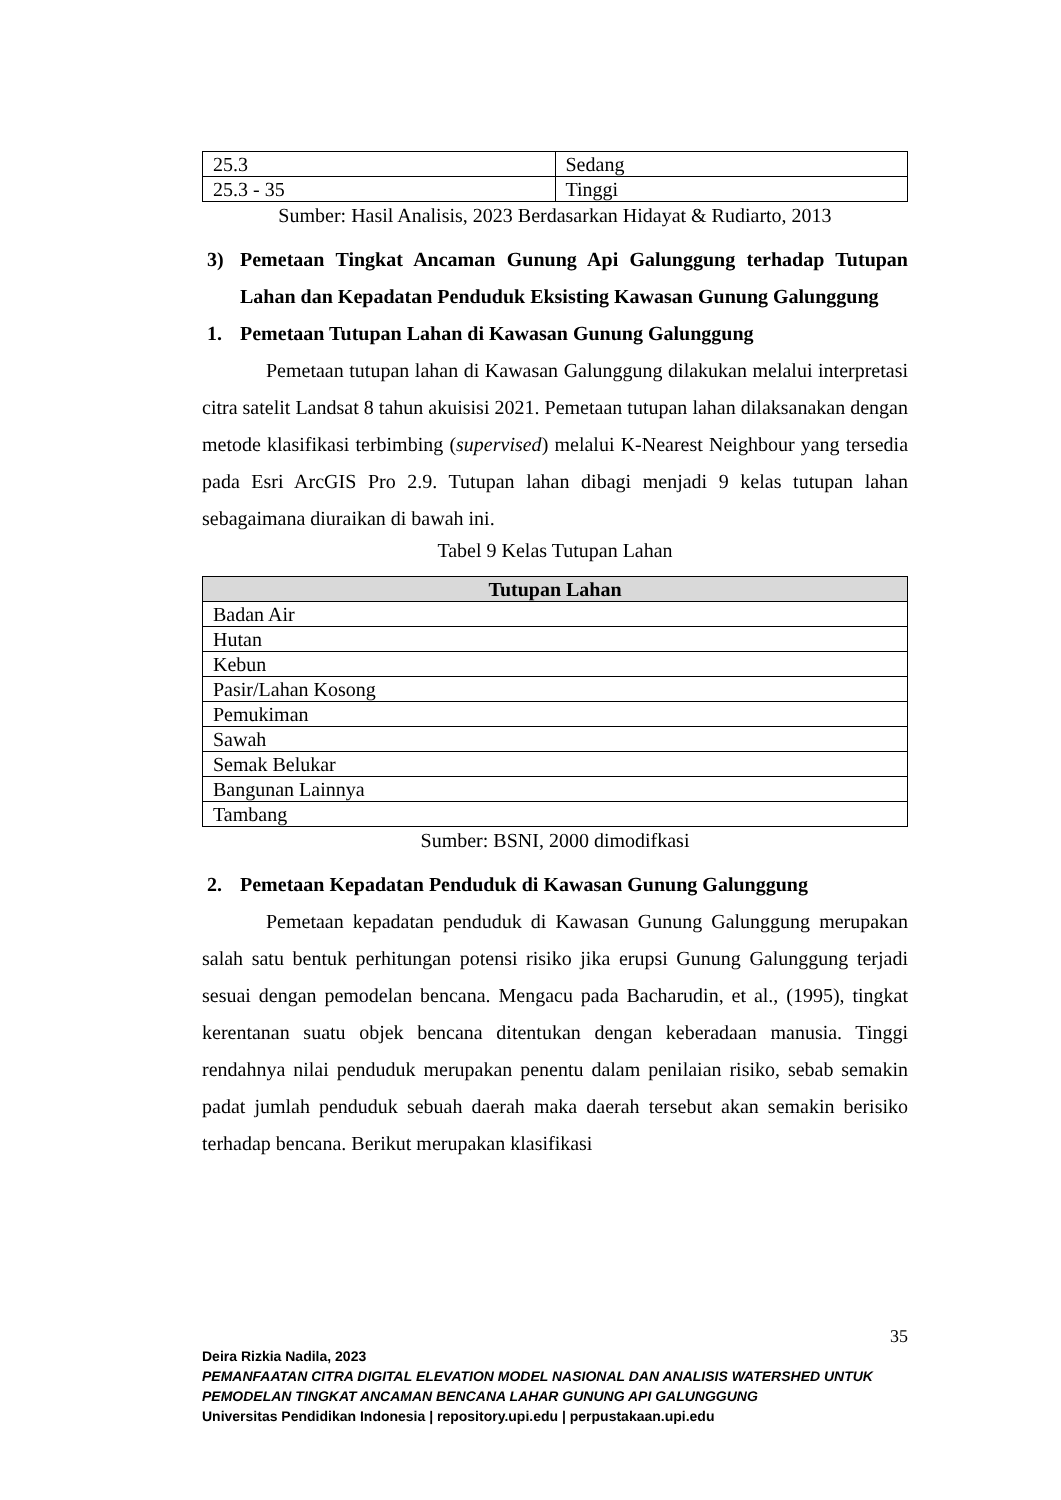| 25.3 | Sedang |
| 25.3 - 35 | Tinggi |
Sumber: Hasil Analisis, 2023 Berdasarkan Hidayat & Rudiarto, 2013
3) Pemetaan Tingkat Ancaman Gunung Api Galunggung terhadap Tutupan Lahan dan Kepadatan Penduduk Eksisting Kawasan Gunung Galunggung
1. Pemetaan Tutupan Lahan di Kawasan Gunung Galunggung
Pemetaan tutupan lahan di Kawasan Galunggung dilakukan melalui interpretasi citra satelit Landsat 8 tahun akuisisi 2021. Pemetaan tutupan lahan dilaksanakan dengan metode klasifikasi terbimbing (supervised) melalui K-Nearest Neighbour yang tersedia pada Esri ArcGIS Pro 2.9. Tutupan lahan dibagi menjadi 9 kelas tutupan lahan sebagaimana diuraikan di bawah ini.
Tabel 9 Kelas Tutupan Lahan
| Tutupan Lahan |
| --- |
| Badan Air |
| Hutan |
| Kebun |
| Pasir/Lahan Kosong |
| Pemukiman |
| Sawah |
| Semak Belukar |
| Bangunan Lainnya |
| Tambang |
Sumber: BSNI, 2000 dimodifkasi
2. Pemetaan Kepadatan Penduduk di Kawasan Gunung Galunggung
Pemetaan kepadatan penduduk di Kawasan Gunung Galunggung merupakan salah satu bentuk perhitungan potensi risiko jika erupsi Gunung Galunggung terjadi sesuai dengan pemodelan bencana. Mengacu pada Bacharudin, et al., (1995), tingkat kerentanan suatu objek bencana ditentukan dengan keberadaan manusia. Tinggi rendahnya nilai penduduk merupakan penentu dalam penilaian risiko, sebab semakin padat jumlah penduduk sebuah daerah maka daerah tersebut akan semakin berisiko terhadap bencana. Berikut merupakan klasifikasi
35
Deira Rizkia Nadila, 2023
PEMANFAATAN CITRA DIGITAL ELEVATION MODEL NASIONAL DAN ANALISIS WATERSHED UNTUK PEMODELAN TINGKAT ANCAMAN BENCANA LAHAR GUNUNG API GALUNGGUNG
Universitas Pendidikan Indonesia | repository.upi.edu | perpustakaan.upi.edu